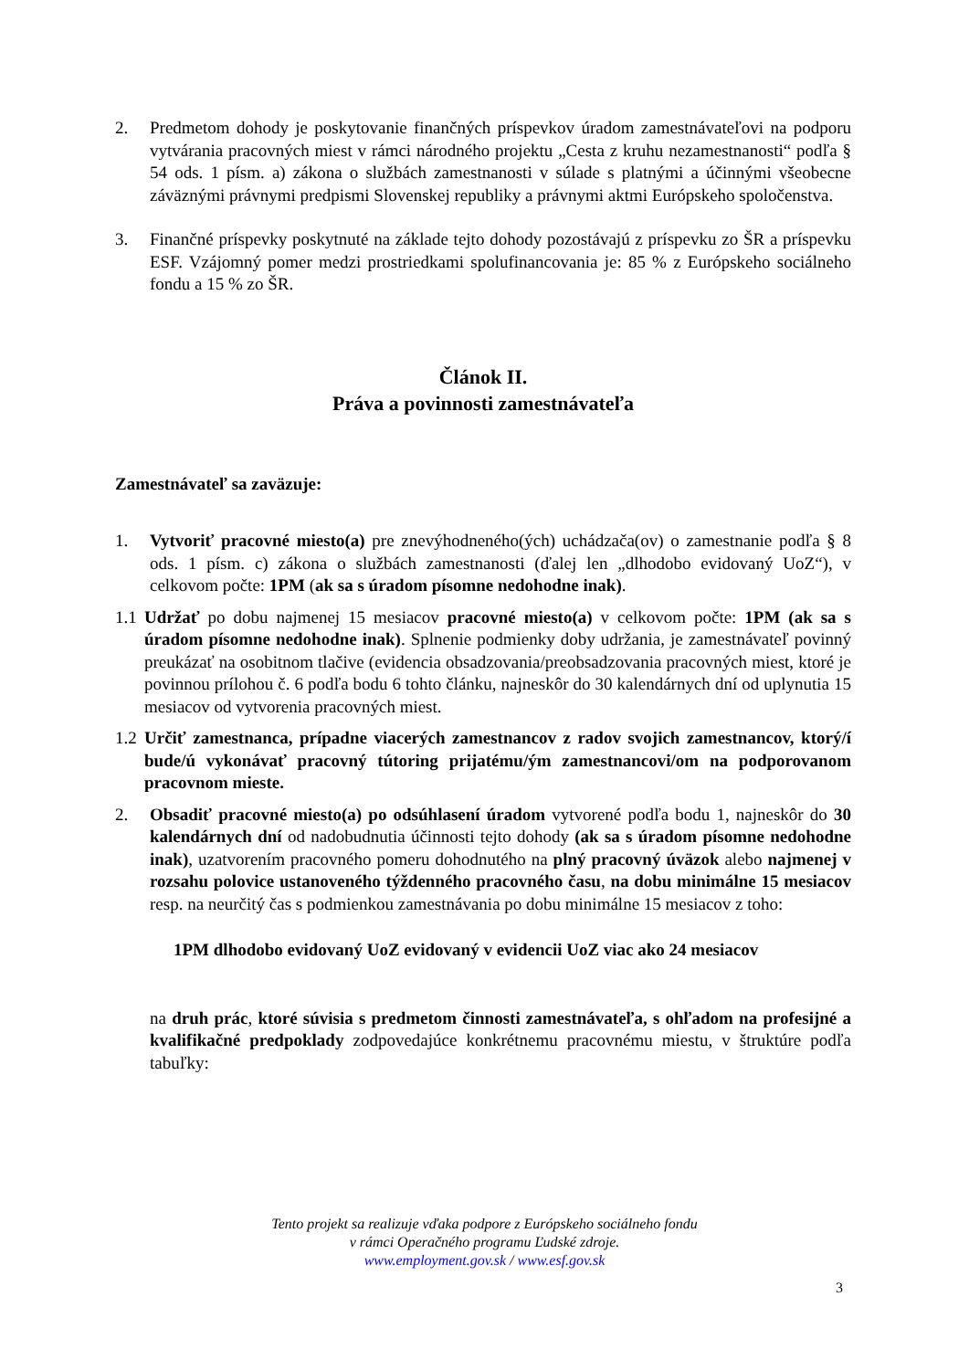2. Predmetom dohody je poskytovanie finančných príspevkov úradom zamestnávateľovi na podporu vytvárania pracovných miest v rámci národného projektu „Cesta z kruhu nezamestnanosti“ podľa § 54 ods. 1 písm. a) zákona o službách zamestnanosti v súlade s platnými a účinnými všeobecne záväznými právnymi predpismi Slovenskej republiky a právnymi aktmi Európskeho spoločenstva.
3. Finančné príspevky poskytnuté na základe tejto dohody pozostávajú z príspevku zo ŠR a príspevku ESF. Vzájomný pomer medzi prostriedkami spolufinancovania je: 85 % z Európskeho sociálneho fondu a 15 % zo ŠR.
Článok II.
Práva a povinnosti zamestnávateľa
Zamestnávateľ sa zaväzuje:
1. Vytvoriť pracovné miesto(a) pre znevýhodneného(ých) uchádzača(ov) o zamestnanie podľa § 8 ods. 1 písm. c) zákona o službách zamestnanosti (ďalej len „dlhodobo evidovaný UoZ“), v celkovom počte: 1PM (ak sa s úradom písomne nedohodne inak).
1.1
Udržať po dobu najmenej 15 mesiacov pracovné miesto(a) v celkovom počte: 1PM (ak sa s úradom písomne nedohodne inak). Splnenie podmienky doby udržania, je zamestnávateľ povinný preukázať na osobitnom tlačive (evidencia obsadzovania/preobsadzovania pracovných miest, ktoré je povinnou prílohou č. 6 podľa bodu 6 tohto článku, najneskôr do 30 kalendárnych dní od uplynutia 15 mesiacov od vytvorenia pracovných miest.
1.2
Určiť zamestnanca, prípadne viacerých zamestnancov z radov svojich zamestnancov, ktorý/í bude/ú vykonávať pracovný tútoring prijatému/ým zamestnancovi/om na podporovanom pracovnom mieste.
2. Obsadiť pracovné miesto(a) po odsúhlasení úradom vytvorené podľa bodu 1, najneskôr do 30 kalendárnych dní od nadobudnutia účinnosti tejto dohody (ak sa s úradom písomne nedohodne inak), uzatvorením pracovného pomeru dohodnutého na plný pracovný úväzok alebo najmenej v rozsahu polovice ustanoveného týždenného pracovného času, na dobu minimálne 15 mesiacov resp. na neurčitý čas s podmienkou zamestnávania po dobu minimálne 15 mesiacov z toho:
1PM dlhodobo evidovaný UoZ evidovaný v evidencii UoZ viac ako 24 mesiacov
na druh prác, ktoré súvisia s predmetom činnosti zamestnávateľa, s ohľadom na profesijné a kvalifikačné predpoklady zodpovedajúce konkrétnemu pracovnému miestu, v štruktúre podľa tabuľky:
Tento projekt sa realizuje vďaka podpore z Európskeho sociálneho fondu
v rámci Operačného programu Ľudské zdroje.
www.employment.gov.sk / www.esf.gov.sk
3